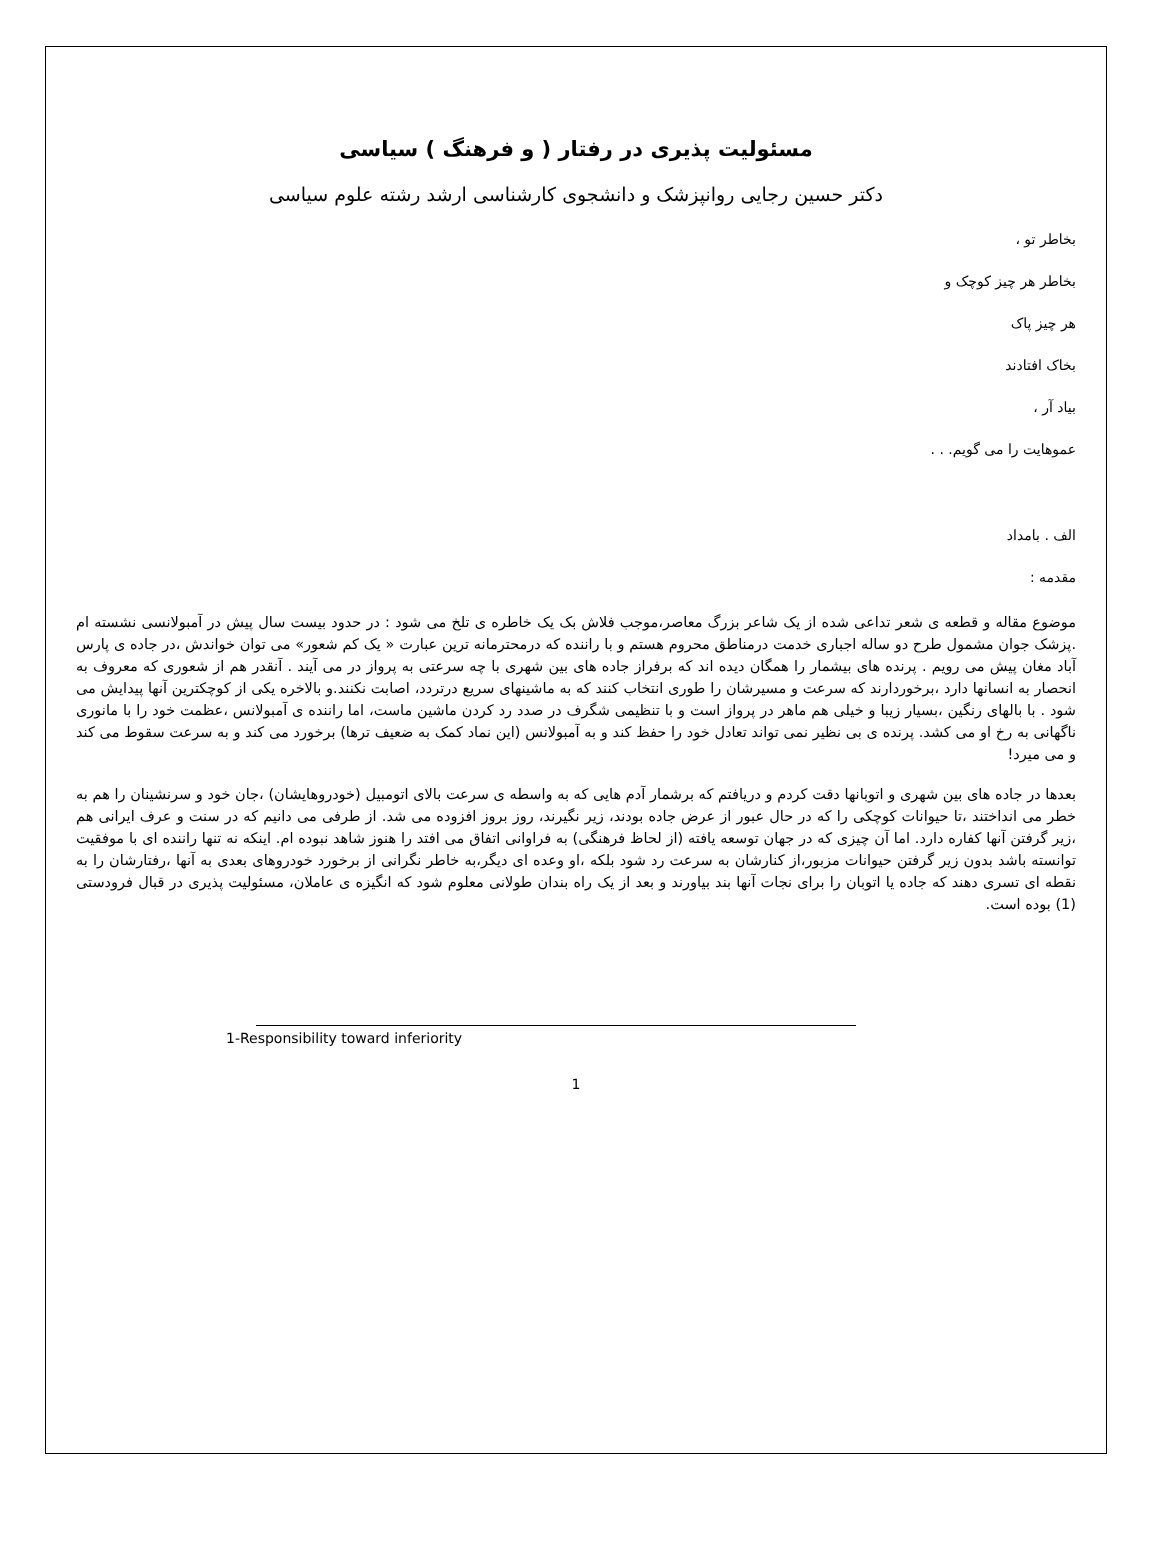مسئولیت پذیری در رفتار ( و فرهنگ ) سیاسی
دکتر حسین رجایی روانپزشک و دانشجوی کارشناسی ارشد رشته علوم سیاسی
بخاطر تو ،
بخاطر هر چیز کوچک و
هر چیز پاک
بخاک افتادند
بیاد آر ،
عموهایت را می گویم. . .
الف . بامداد
مقدمه :
موضوع مقاله و قطعه ی شعر تداعی شده از یک شاعر بزرگ معاصر،موجب فلاش بک یک خاطره ی تلخ می شود : در حدود بیست سال پیش در آمبولانسی نشسته ام .پزشک جوان مشمول طرح دو ساله اجباری خدمت درمناطق محروم هستم و با راننده که درمحترمانه ترین عبارت « یک کم شعور» می توان خواندش ،در جاده ی پارس آباد مغان پیش می رویم . پرنده های بیشمار را همگان دیده اند که برفراز جاده های بین شهری با چه سرعتی به پرواز در می آیند . آنقدر هم از شعوری که معروف به انحصار به انسانها دارد ،برخوردارند که سرعت و مسیرشان را طوری انتخاب کنند که به ماشینهای سریع درتردد، اصابت نکنند.و بالاخره یکی از کوچکترین آنها پیدایش می شود . با بالهای رنگین ،بسیار زیبا و خیلی هم ماهر در پرواز است و با تنظیمی شگرف در صدد رد کردن ماشین ماست، اما راننده ی آمبولانس ،عظمت خود را با مانوری ناگهانی به رخ او می کشد. پرنده ی بی نظیر نمی تواند تعادل خود را حفظ کند و به آمبولانس (این نماد کمک به ضعیف ترها) برخورد می کند و به سرعت سقوط می کند و می میرد!
بعدها در جاده های بین شهری و اتوبانها دقت کردم و دریافتم که برشمار آدم هایی که به واسطه ی سرعت بالای اتومبیل (خودروهایشان) ،جان خود و سرنشینان را هم به خطر می انداختند ،تا حیوانات کوچکی را که در حال عبور از عرض جاده بودند، زیر نگیرند، روز بروز افزوده می شد. از طرفی می دانیم که در سنت و عرف ایرانی هم ،زیر گرفتن آنها کفاره دارد. اما آن چیزی که در جهان توسعه یافته (از لحاظ فرهنگی) به فراوانی اتفاق می افتد را هنوز شاهد نبوده ام. اینکه نه تنها راننده ای با موفقیت توانسته باشد بدون زیر گرفتن حیوانات مزبور،از کنارشان به سرعت رد شود بلکه ،او وعده ای دیگر،به خاطر نگرانی از برخورد خودروهای بعدی به آنها ،رفتارشان را به نقطه ای تسری دهند که جاده یا اتوبان را برای نجات آنها بند بیاورند و بعد از یک راه بندان طولانی معلوم شود که انگیزه ی عاملان، مسئولیت پذیری در قبال فرودستی (1) بوده است.
1-Responsibility toward inferiority
1